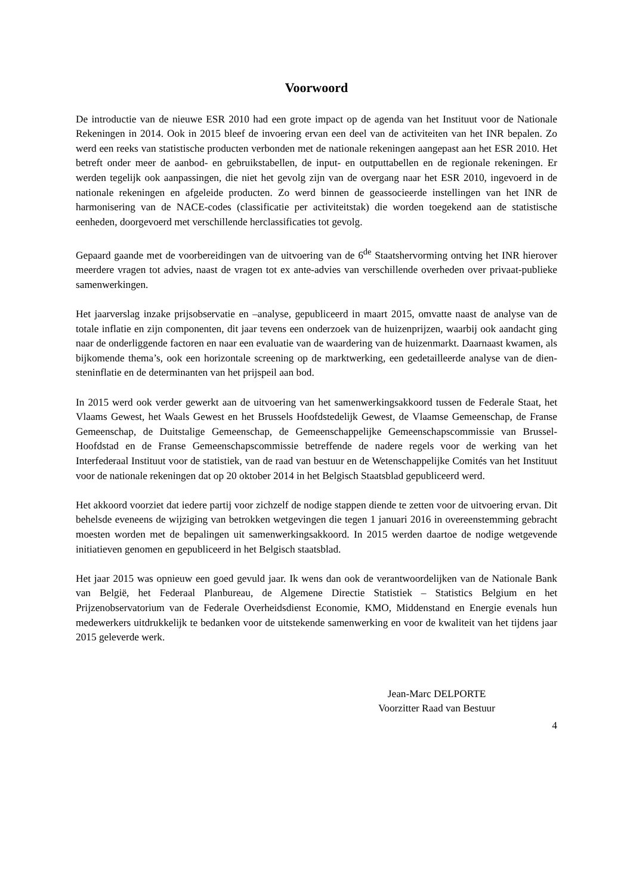Voorwoord
De introductie van de nieuwe ESR 2010 had een grote impact op de agenda van het Instituut voor de Nationale Rekeningen in 2014. Ook in 2015 bleef de invoering ervan een deel van de activiteiten van het INR bepalen. Zo werd een reeks van statistische producten verbonden met de nationale rekeningen aangepast aan het ESR 2010. Het betreft onder meer de aanbod- en gebruikstabellen, de input- en outputtabellen en de regionale rekeningen. Er werden tegelijk ook aanpassingen, die niet het gevolg zijn van de overgang naar het ESR 2010, ingevoerd in de nationale rekeningen en afgeleide producten. Zo werd binnen de geassocieerde instellingen van het INR de harmonisering van de NACE-codes (classificatie per activiteitstak) die worden toegekend aan de statistische eenheden, doorgevoerd met verschillende herclassificaties tot gevolg.
Gepaard gaande met de voorbereidingen van de uitvoering van de 6<sup>de</sup> Staatshervorming ontving het INR hierover meerdere vragen tot advies, naast de vragen tot ex ante-advies van verschillende overheden over privaat-publieke samenwerkingen.
Het jaarverslag inzake prijsobservatie en –analyse, gepubliceerd in maart 2015, omvatte naast de analyse van de totale inflatie en zijn componenten, dit jaar tevens een onderzoek van de huizenprijzen, waarbij ook aandacht ging naar de onderliggende factoren en naar een evaluatie van de waardering van de huizenmarkt. Daarnaast kwamen, als bijkomende thema’s, ook een horizontale screening op de marktwerking, een gedetailleerde analyse van de dien­steninflatie en de determinanten van het prijspeil aan bod.
In 2015 werd ook verder gewerkt aan de uitvoering van het samenwerkingsakkoord tussen de Federale Staat, het Vlaams Gewest, het Waals Gewest en het Brussels Hoofdstedelijk Gewest, de Vlaamse Gemeenschap, de Franse Gemeenschap, de Duitstalige Gemeenschap, de Gemeenschappelijke Gemeenschapscommissie van Brussel-Hoofdstad en de Franse Gemeenschapscommissie betreffende de nadere regels voor de werking van het Interfederaal Instituut voor de statistiek, van de raad van bestuur en de Wetenschappelijke Comités van het Instituut voor de nationale rekeningen dat op 20 oktober 2014 in het Belgisch Staatsblad gepubliceerd werd.
Het akkoord voorziet dat iedere partij voor zichzelf de nodige stappen diende te zetten voor de uitvoering ervan. Dit behelsde eveneens de wijziging van betrokken wetgevingen die tegen 1 januari 2016 in overeenstemming gebracht moesten worden met de bepalingen uit samenwerkingsakkoord. In 2015 werden daartoe de nodige wetgevende initiatieven genomen en gepubliceerd in het Belgisch staatsblad.
Het jaar 2015 was opnieuw een goed gevuld jaar. Ik wens dan ook de verantwoordelijken van de Nationale Bank van België, het Federaal Planbureau, de Algemene Directie Statistiek – Statistics Belgium en het Prijzenobservatorium van de Federale Overheidsdienst Economie, KMO, Middenstand en Energie evenals hun medewerkers uitdrukkelijk te bedanken voor de uitstekende samenwerking en voor de kwaliteit van het tijdens jaar 2015 geleverde werk.
Jean-Marc DELPORTE
Voorzitter Raad van Bestuur
4